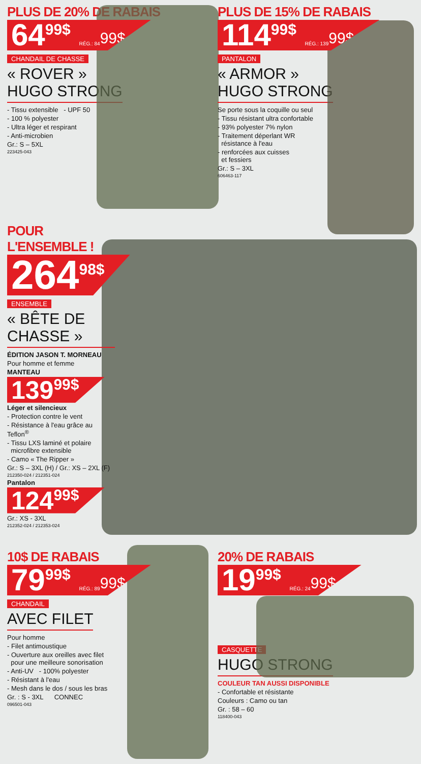PLUS DE 20% DE RABAIS
64<sup>99$</sup> RÉG.: 84<sup>99$</sup>
CHANDAIL DE CHASSE
« ROVER »
HUGO STRONG
- Tissu extensible - UPF 50
- 100 % polyester
- Ultra léger et respirant
- Anti-microbien
Gr.: S – 5XL
223425-043
PLUS DE 15% DE RABAIS
114<sup>99$</sup> RÉG.: 139<sup>99$</sup>
PANTALON
« ARMOR »
HUGO STRONG
Se porte sous la coquille ou seul
- Tissu résistant ultra confortable
- 93% polyester 7% nylon
- Traitement déperlant WR
résistance à l'eau
- renforcées aux cuisses
et fessiers
Gr.: S – 3XL
606463-117
POUR L'ENSEMBLE !
264<sup>98$</sup>
ENSEMBLE
« BÊTE DE CHASSE »
ÉDITION JASON T. MORNEAU
Pour homme et femme
MANTEAU
139<sup>99$</sup>
Léger et silencieux
- Protection contre le vent
- Résistance à l'eau grâce au Teflon<sup>®</sup>
- Tissu LXS laminé et polaire
microfibre extensible
- Camo « The Ripper »
Gr.: S – 3XL (H) / Gr.: XS – 2XL (F)
212350-024 / 212351-024
Pantalon
124<sup>99$</sup>
Gr.: XS - 3XL
212352-024 / 212353-024
10$ DE RABAIS
79<sup>99$</sup> RÉG.: 89<sup>99$</sup>
CHANDAIL
AVEC FILET
Pour homme
- Filet antimoustique
- Ouverture aux oreilles avec filet
pour une meilleure sonorisation
- Anti-UV - 100% polyester
- Résistant à l'eau
- Mesh dans le dos / sous les bras
Gr. : S - 3XL CONNEC
096501-043
20% DE RABAIS
19<sup>99$</sup> RÉG.: 24<sup>99$</sup>
CASQUETTE
HUGO STRONG
COULEUR TAN AUSSI DISPONIBLE
- Confortable et résistante
Couleurs : Camo ou tan
Gr. : 58 – 60
118400-043